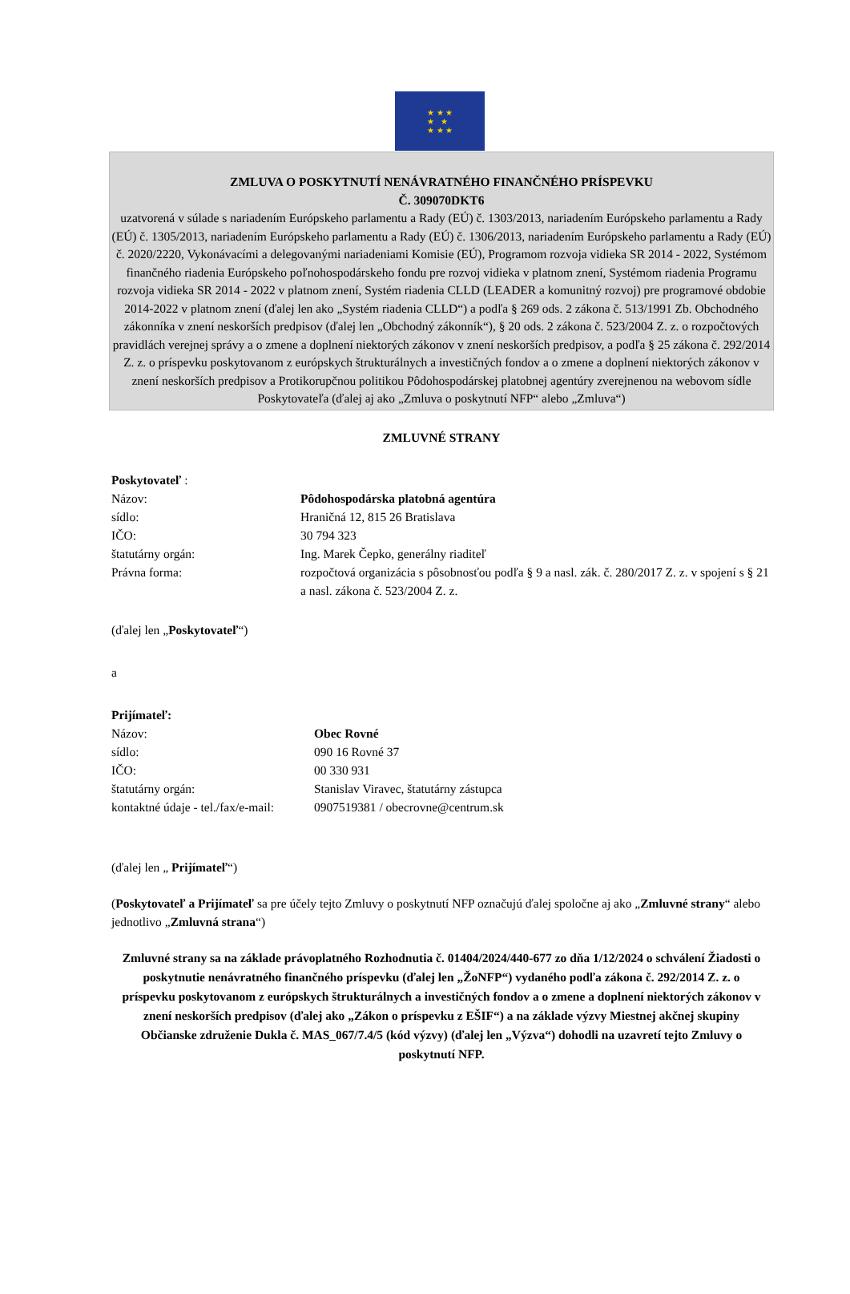★ ★ ★
★ ★
★ ★ ★
ZMLUVA O POSKYTNUTÍ NENÁVRATNÉHO FINANČNÉHO PRÍSPEVKU
Č. 309070DKT6
uzatvorená v súlade s nariadením Európskeho parlamentu a Rady (EÚ) č. 1303/2013, nariadením Európskeho parlamentu a Rady (EÚ) č. 1305/2013, nariadením Európskeho parlamentu a Rady (EÚ) č. 1306/2013, nariadením Európskeho parlamentu a Rady (EÚ) č. 2020/2220, Vykonávacími a delegovanými nariadeniami Komisie (EÚ), Programom rozvoja vidieka SR 2014 - 2022, Systémom finančného riadenia Európskeho poľnohospodárskeho fondu pre rozvoj vidieka v platnom znení, Systémom riadenia Programu rozvoja vidieka SR 2014 - 2022 v platnom znení, Systém riadenia CLLD (LEADER a komunitný rozvoj) pre programové obdobie 2014-2022 v platnom znení (ďalej len ako „Systém riadenia CLLD“) a podľa § 269 ods. 2 zákona č. 513/1991 Zb. Obchodného zákonníka v znení neskorších predpisov (ďalej len „Obchodný zákonník“), § 20 ods. 2 zákona č. 523/2004 Z. z. o rozpočtových pravidlách verejnej správy a o zmene a doplnení niektorých zákonov v znení neskorších predpisov, a podľa § 25 zákona č. 292/2014 Z. z. o príspevku poskytovanom z európskych štrukturálnych a investičných fondov a o zmene a doplnení niektorých zákonov v znení neskorších predpisov a Protikorupčnou politikou Pôdohospodárskej platobnej agentúry zverejnenou na webovom sídle Poskytovateľa (ďalej aj ako „Zmluva o poskytnutí NFP“ alebo „Zmluva“)
ZMLUVNÉ STRANY
Poskytovateľ :
| Názov: | Pôdohospodárska platobná agentúra |
| sídlo: | Hraničná 12, 815 26 Bratislava |
| IČO: | 30 794 323 |
| štatutárny orgán: | Ing. Marek Čepko, generálny riaditeľ |
| Právna forma: | rozpočtová organizácia s pôsobnosťou podľa § 9 a nasl. zák. č. 280/2017 Z. z. v spojení s § 21 a nasl. zákona č. 523/2004 Z. z. |
(ďalej len „Poskytovateľ“)
a
Prijímateľ:
| Názov: | Obec Rovné |
| sídlo: | 090 16 Rovné 37 |
| IČO: | 00 330 931 |
| štatutárny orgán: | Stanislav Viravec, štatutárny zástupca |
| kontaktné údaje - tel./fax/e-mail: | 0907519381 / obecrovne@centrum.sk |
(ďalej len „ Prijímateľ“)
(Poskytovateľ a Prijímateľ sa pre účely tejto Zmluvy o poskytnutí NFP označujú ďalej spoločne aj ako „Zmluvné strany“ alebo jednotlivo „Zmluvná strana“)
Zmluvné strany sa na základe právoplatného Rozhodnutia č. 01404/2024/440-677 zo dňa 1/12/2024 o schválení Žiadosti o poskytnutie nenávratného finančného príspevku (ďalej len „ŽoNFP“) vydaného podľa zákona č. 292/2014 Z. z. o príspevku poskytovanom z európskych štrukturálnych a investičných fondov a o zmene a doplnení niektorých zákonov v znení neskorších predpisov (ďalej ako „Zákon o príspevku z EŠIF“) a na základe výzvy Miestnej akčnej skupiny Občianske združenie Dukla č. MAS_067/7.4/5 (kód výzvy) (ďalej len „Výzva“) dohodli na uzavretí tejto Zmluvy o poskytnutí NFP.